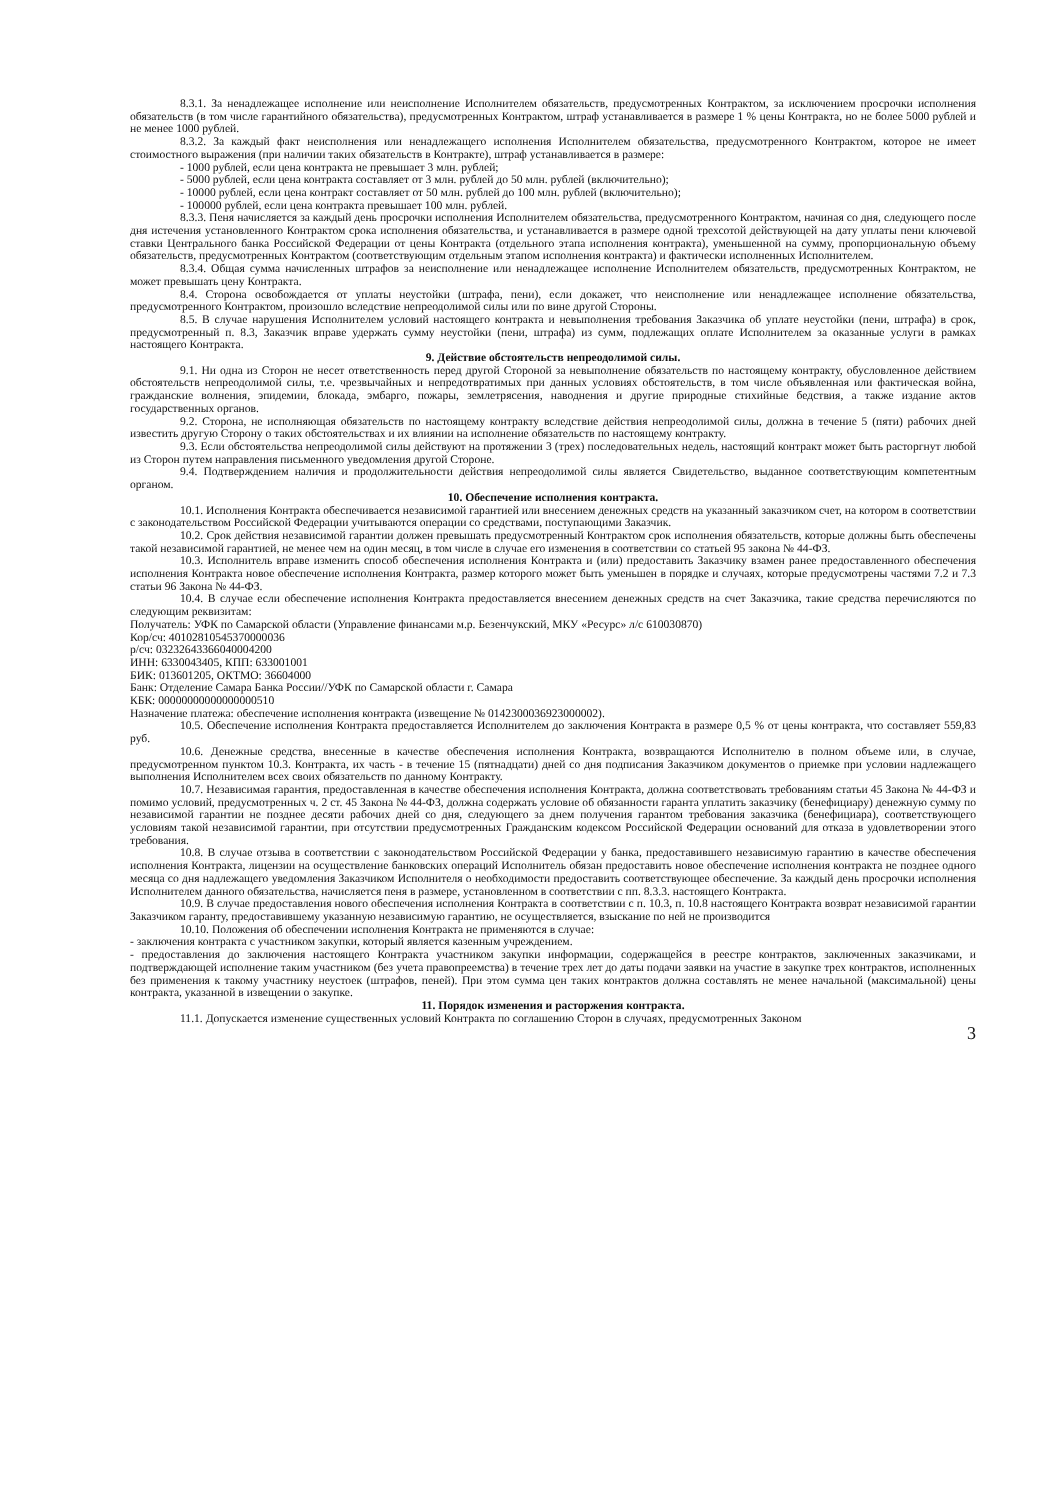8.3.1. За ненадлежащее исполнение или неисполнение Исполнителем обязательств, предусмотренных Контрактом, за исключением просрочки исполнения обязательств (в том числе гарантийного обязательства), предусмотренных Контрактом, штраф устанавливается в размере 1 % цены Контракта, но не более 5000 рублей и не менее 1000 рублей.
8.3.2. За каждый факт неисполнения или ненадлежащего исполнения Исполнителем обязательства, предусмотренного Контрактом, которое не имеет стоимостного выражения (при наличии таких обязательств в Контракте), штраф устанавливается в размере:
- 1000 рублей, если цена контракта не превышает 3 млн. рублей;
- 5000 рублей, если цена контракта составляет от 3 млн. рублей до 50 млн. рублей (включительно);
- 10000 рублей, если цена контракт составляет от 50 млн. рублей до 100 млн. рублей (включительно);
- 100000 рублей, если цена контракта превышает 100 млн. рублей.
8.3.3. Пеня начисляется за каждый день просрочки исполнения Исполнителем обязательства, предусмотренного Контрактом, начиная со дня, следующего после дня истечения установленного Контрактом срока исполнения обязательства, и устанавливается в размере одной трехсотой действующей на дату уплаты пени ключевой ставки Центрального банка Российской Федерации от цены Контракта (отдельного этапа исполнения контракта), уменьшенной на сумму, пропорциональную объему обязательств, предусмотренных Контрактом (соответствующим отдельным этапом исполнения контракта) и фактически исполненных Исполнителем.
8.3.4. Общая сумма начисленных штрафов за неисполнение или ненадлежащее исполнение Исполнителем обязательств, предусмотренных Контрактом, не может превышать цену Контракта.
8.4. Сторона освобождается от уплаты неустойки (штрафа, пени), если докажет, что неисполнение или ненадлежащее исполнение обязательства, предусмотренного Контрактом, произошло вследствие непреодолимой силы или по вине другой Стороны.
8.5. В случае нарушения Исполнителем условий настоящего контракта и невыполнения требования Заказчика об уплате неустойки (пени, штрафа) в срок, предусмотренный п. 8.3, Заказчик вправе удержать сумму неустойки (пени, штрафа) из сумм, подлежащих оплате Исполнителем за оказанные услуги в рамках настоящего Контракта.
9. Действие обстоятельств непреодолимой силы.
9.1. Ни одна из Сторон не несет ответственность перед другой Стороной за невыполнение обязательств по настоящему контракту, обусловленное действием обстоятельств непреодолимой силы, т.е. чрезвычайных и непредотвратимых при данных условиях обстоятельств, в том числе объявленная или фактическая война, гражданские волнения, эпидемии, блокада, эмбарго, пожары, землетрясения, наводнения и другие природные стихийные бедствия, а также издание актов государственных органов.
9.2. Сторона, не исполняющая обязательств по настоящему контракту вследствие действия непреодолимой силы, должна в течение 5 (пяти) рабочих дней известить другую Сторону о таких обстоятельствах и их влиянии на исполнение обязательств по настоящему контракту.
9.3. Если обстоятельства непреодолимой силы действуют на протяжении 3 (трех) последовательных недель, настоящий контракт может быть расторгнут любой из Сторон путем направления письменного уведомления другой Стороне.
9.4. Подтверждением наличия и продолжительности действия непреодолимой силы является Свидетельство, выданное соответствующим компетентным органом.
10. Обеспечение исполнения контракта.
10.1. Исполнения Контракта обеспечивается независимой гарантией или внесением денежных средств на указанный заказчиком счет, на котором в соответствии с законодательством Российской Федерации учитываются операции со средствами, поступающими Заказчик.
10.2. Срок действия независимой гарантии должен превышать предусмотренный Контрактом срок исполнения обязательств, которые должны быть обеспечены такой независимой гарантией, не менее чем на один месяц, в том числе в случае его изменения в соответствии со статьей 95 закона № 44-ФЗ.
10.3. Исполнитель вправе изменить способ обеспечения исполнения Контракта и (или) предоставить Заказчику взамен ранее предоставленного обеспечения исполнения Контракта новое обеспечение исполнения Контракта, размер которого может быть уменьшен в порядке и случаях, которые предусмотрены частями 7.2 и 7.3 статьи 96 Закона № 44-ФЗ.
10.4. В случае если обеспечение исполнения Контракта предоставляется внесением денежных средств на счет Заказчика, такие средства перечисляются по следующим реквизитам:
Получатель: УФК по Самарской области (Управление финансами м.р. Безенчукский, МКУ «Ресурс» л/с 610030870)
Кор/сч: 40102810545370000036
р/сч: 03232643366040004200
ИНН: 6330043405, КПП: 633001001
БИК: 013601205, ОКТМО: 36604000
Банк: Отделение Самара Банка России//УФК по Самарской области г. Самара
КБК: 00000000000000000510
Назначение платежа: обеспечение исполнения контракта (извещение № 0142300036923000002).
10.5. Обеспечение исполнения Контракта предоставляется Исполнителем до заключения Контракта в размере 0,5 % от цены контракта, что составляет 559,83 руб.
10.6. Денежные средства, внесенные в качестве обеспечения исполнения Контракта, возвращаются Исполнителю в полном объеме или, в случае, предусмотренном пунктом 10.3. Контракта, их часть - в течение 15 (пятнадцати) дней со дня подписания Заказчиком документов о приемке при условии надлежащего выполнения Исполнителем всех своих обязательств по данному Контракту.
10.7. Независимая гарантия, предоставленная в качестве обеспечения исполнения Контракта, должна соответствовать требованиям статьи 45 Закона № 44-ФЗ и помимо условий, предусмотренных ч. 2 ст. 45 Закона № 44-ФЗ, должна содержать условие об обязанности гаранта уплатить заказчику (бенефициару) денежную сумму по независимой гарантии не позднее десяти рабочих дней со дня, следующего за днем получения гарантом требования заказчика (бенефициара), соответствующего условиям такой независимой гарантии, при отсутствии предусмотренных Гражданским кодексом Российской Федерации оснований для отказа в удовлетворении этого требования.
10.8. В случае отзыва в соответствии с законодательством Российской Федерации у банка, предоставившего независимую гарантию в качестве обеспечения исполнения Контракта, лицензии на осуществление банковских операций Исполнитель обязан предоставить новое обеспечение исполнения контракта не позднее одного месяца со дня надлежащего уведомления Заказчиком Исполнителя о необходимости предоставить соответствующее обеспечение. За каждый день просрочки исполнения Исполнителем данного обязательства, начисляется пеня в размере, установленном в соответствии с пп. 8.3.3. настоящего Контракта.
10.9. В случае предоставления нового обеспечения исполнения Контракта в соответствии с п. 10.3, п. 10.8 настоящего Контракта возврат независимой гарантии Заказчиком гаранту, предоставившему указанную независимую гарантию, не осуществляется, взыскание по ней не производится
10.10. Положения об обеспечении исполнения Контракта не применяются в случае:
- заключения контракта с участником закупки, который является казенным учреждением.
- предоставления до заключения настоящего Контракта участником закупки информации, содержащейся в реестре контрактов, заключенных заказчиками, и подтверждающей исполнение таким участником (без учета правопреемства) в течение трех лет до даты подачи заявки на участие в закупке трех контрактов, исполненных без применения к такому участнику неустоек (штрафов, пеней). При этом сумма цен таких контрактов должна составлять не менее начальной (максимальной) цены контракта, указанной в извещении о закупке.
11. Порядок изменения и расторжения контракта.
11.1. Допускается изменение существенных условий Контракта по соглашению Сторон в случаях, предусмотренных Законом
3